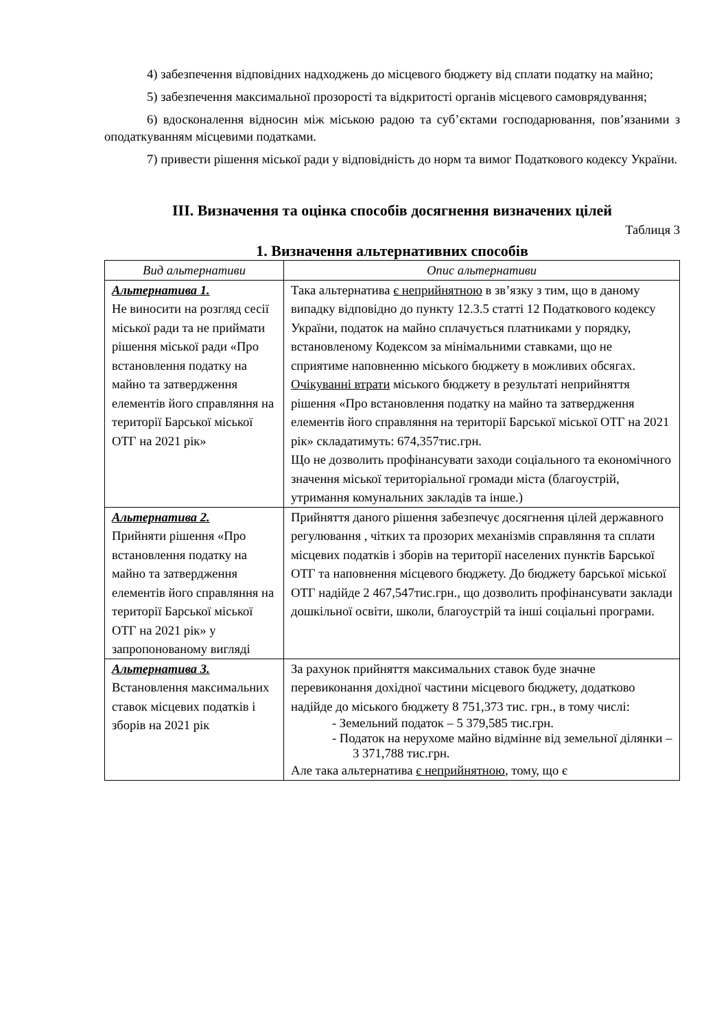4) забезпечення відповідних надходжень до місцевого бюджету від сплати податку на майно;
5) забезпечення максимальної прозорості та відкритості органів місцевого самоврядування;
6) вдосконалення відносин між міською радою та суб’єктами господарювання, пов’язаними з оподаткуванням місцевими податками.
7) привести рішення міської ради у відповідність до норм та вимог Податкового кодексу України.
ІІІ. Визначення та оцінка способів досягнення визначених цілей
Таблиця 3
1. Визначення альтернативних способів
| Вид альтернативи | Опис альтернативи |
| --- | --- |
| Альтернатива 1. Не виносити на розгляд сесії міської ради та не приймати рішення міської ради «Про встановлення податку на майно та затвердження елементів його справляння на території Барської міської ОТГ на 2021 рік» | Така альтернатива є неприйнятною в зв’язку з тим, що в даному випадку відповідно до пункту 12.3.5 статті 12 Податкового кодексу України, податок на майно сплачується платниками у порядку, встановленому Кодексом за мінімальними ставками, що не сприятиме наповненню міського бюджету в можливих обсягах. Очікуванні втрати міського бюджету в результаті неприйняття рішення «Про встановлення податку на майно та затвердження елементів його справляння на території Барської міської ОТГ на 2021 рік» складатимуть: 674,357тис.грн. Що не дозволить профінансувати заходи соціального та економічного значення міської територіальної громади міста (благоустрій, утримання комунальних закладів та інше.) |
| Альтернатива 2. Прийняти рішення «Про встановлення податку на майно та затвердження елементів його справляння на території Барської міської ОТГ на 2021 рік» у запропонованому вигляді | Прийняття даного рішення забезпечує досягнення цілей державного регулювання , чітких та прозорих механізмів справляння та сплати місцевих податків і зборів на території населених пунктів Барської ОТГ та наповнення місцевого бюджету. До бюджету барської міської ОТГ надійде 2 467,547тис.грн., що дозволить профінансувати заклади дошкільної освіти, школи, благоустрій та інші соціальні програми. |
| Альтернатива 3. Встановлення максимальних ставок місцевих податків і зборів на 2021 рік | За рахунок прийняття максимальних ставок буде значне перевиконання дохідної частини місцевого бюджету, додатково надійде до міського бюджету 8 751,373 тис. грн., в тому числі: - Земельний податок – 5 379,585 тис.грн. - Податок на нерухоме майно відмінне від земельної ділянки – 3 371,788 тис.грн. Але така альтернатива є неприйнятною , тому, що є |